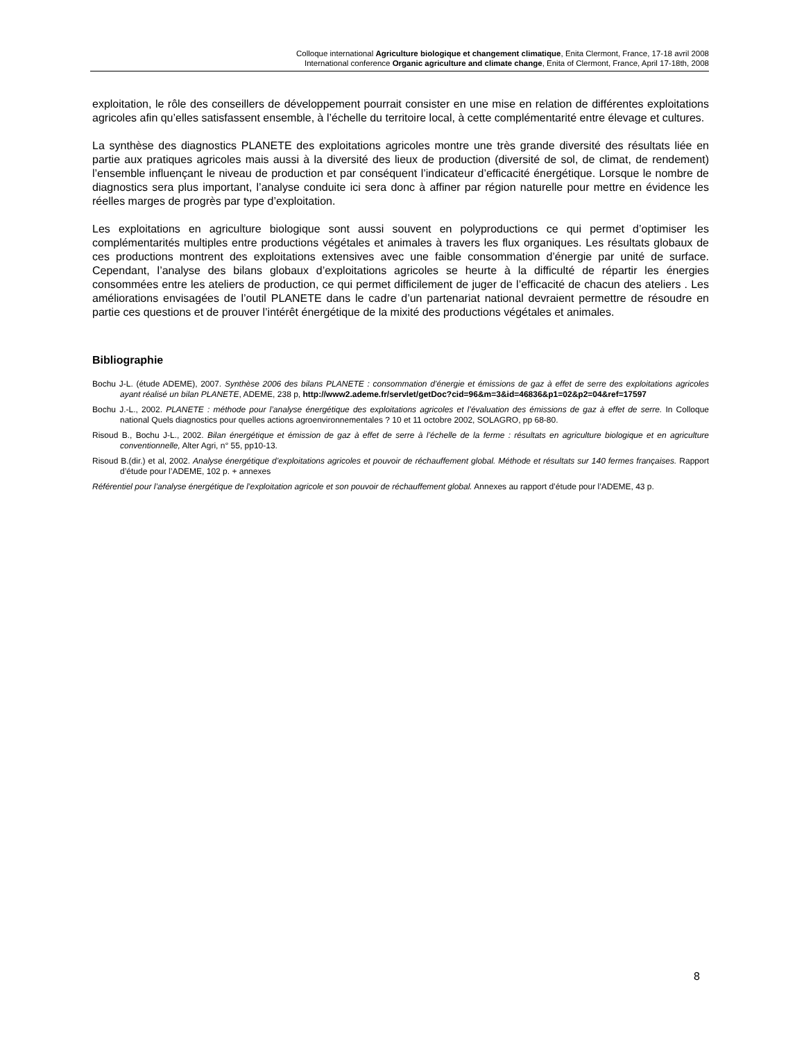Colloque international Agriculture biologique et changement climatique, Enita Clermont, France, 17-18 avril 2008
International conference Organic agriculture and climate change, Enita of Clermont, France, April 17-18th, 2008
exploitation, le rôle des conseillers de développement pourrait consister en une mise en relation de différentes exploitations agricoles afin qu’elles satisfassent ensemble, à l’échelle du territoire local, à cette complémentarité entre élevage et cultures.
La synthèse des diagnostics PLANETE des exploitations agricoles montre une très grande diversité des résultats liée en partie aux pratiques agricoles mais aussi à la diversité des lieux de production (diversité de sol, de climat, de rendement) l’ensemble influençant le niveau de production et par conséquent l’indicateur d’efficacité énergétique. Lorsque le nombre de diagnostics sera plus important, l’analyse conduite ici sera donc à affiner par région naturelle pour mettre en évidence les réelles marges de progrès par type d’exploitation.
Les exploitations en agriculture biologique sont aussi souvent en polyproductions ce qui permet d’optimiser les complémentarités multiples entre productions végétales et animales à travers les flux organiques. Les résultats globaux de ces productions montrent des exploitations extensives avec une faible consommation d’énergie par unité de surface. Cependant, l’analyse des bilans globaux d’exploitations agricoles se heurte à la difficulté de répartir les énergies consommées entre les ateliers de production, ce qui permet difficilement de juger de l’efficacité de chacun des ateliers . Les améliorations envisagées de l’outil PLANETE dans le cadre d’un partenariat national devraient permettre de résoudre en partie ces questions et de prouver l’intérêt énergétique de la mixité des productions végétales et animales.
Bibliographie
Bochu J-L. (étude ADEME), 2007. Synthèse 2006 des bilans PLANETE : consommation d’énergie et émissions de gaz à effet de serre des exploitations agricoles ayant réalisé un bilan PLANETE, ADEME, 238 p, http://www2.ademe.fr/servlet/getDoc?cid=96&m=3&id=46836&p1=02&p2=04&ref=17597
Bochu J.-L., 2002. PLANETE : méthode pour l’analyse énergétique des exploitations agricoles et l’évaluation des émissions de gaz à effet de serre. In Colloque national Quels diagnostics pour quelles actions agroenvironnementales ? 10 et 11 octobre 2002, SOLAGRO, pp 68-80.
Risoud B., Bochu J-L., 2002. Bilan énergétique et émission de gaz à effet de serre à l’échelle de la ferme : résultats en agriculture biologique et en agriculture conventionnelle, Alter Agri, n° 55, pp10-13.
Risoud B.(dir.) et al, 2002. Analyse énergétique d’exploitations agricoles et pouvoir de réchauffement global. Méthode et résultats sur 140 fermes françaises. Rapport d’étude pour l’ADEME, 102 p. + annexes
Référentiel pour l’analyse énergétique de l’exploitation agricole et son pouvoir de réchauffement global. Annexes au rapport d’étude pour l’ADEME, 43 p.
8